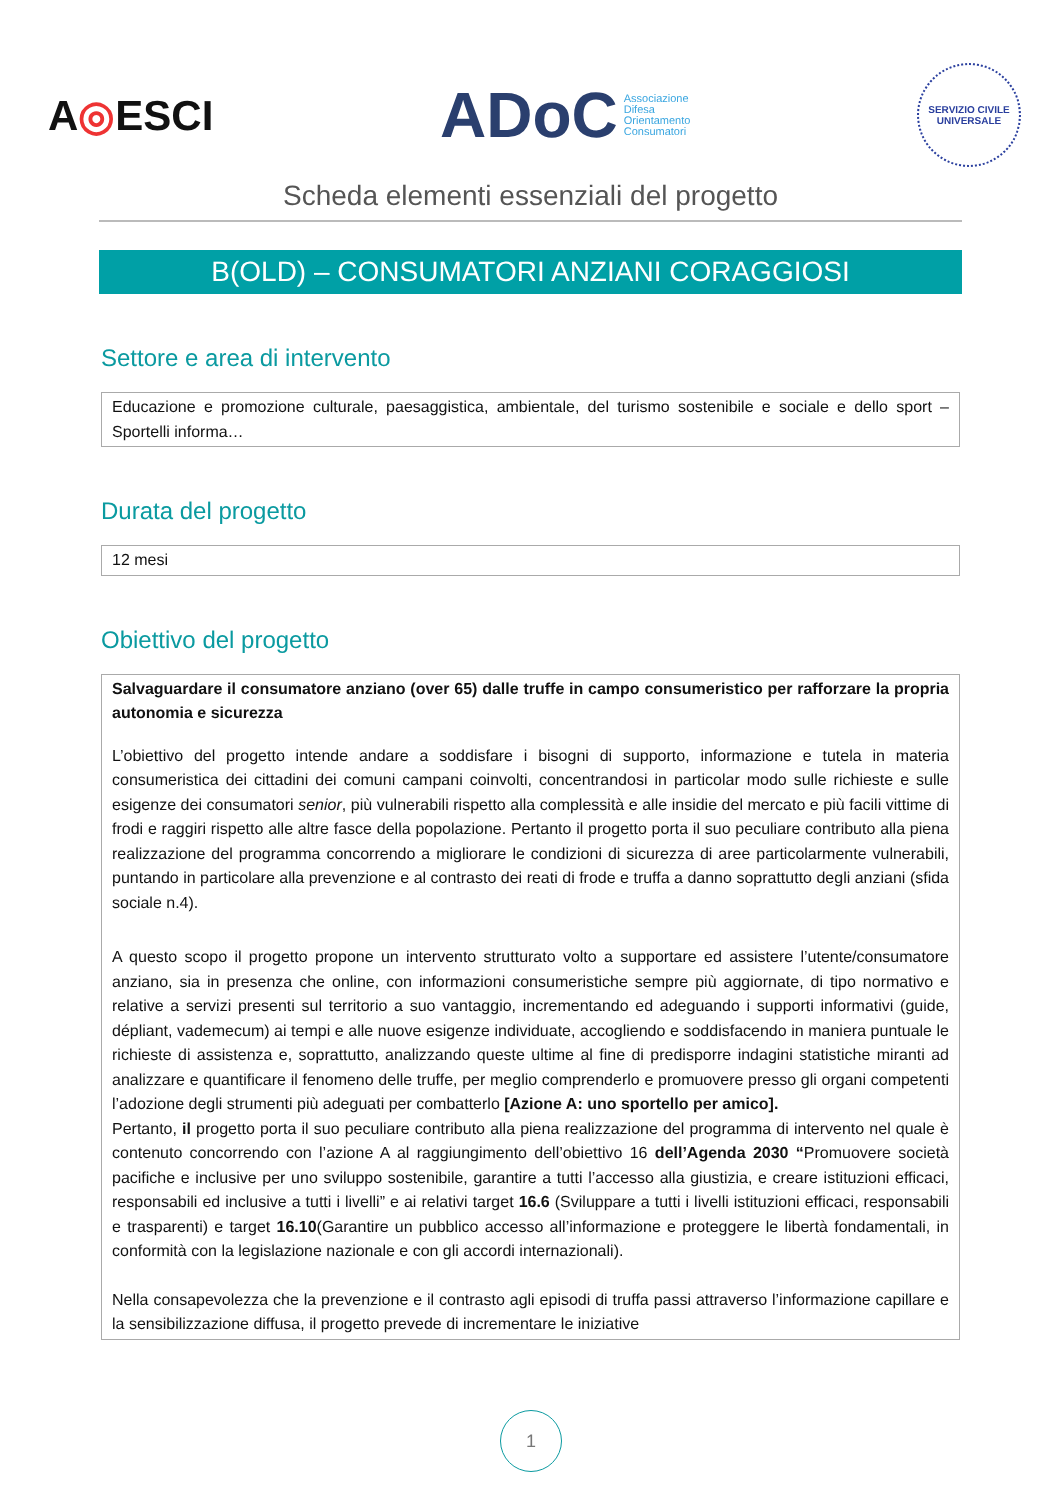A◎ESCI
ADoC Associazione
Difesa
Orientamento
Consumatori
SERVIZIO CIVILE UNIVERSALE
Scheda elementi essenziali del progetto
B(OLD) – CONSUMATORI ANZIANI CORAGGIOSI
Settore e area di intervento
Educazione e promozione culturale, paesaggistica, ambientale, del turismo sostenibile e sociale e dello sport – Sportelli informa…
Durata del progetto
12 mesi
Obiettivo del progetto
Salvaguardare il consumatore anziano (over 65) dalle truffe in campo consumeristico per rafforzare la propria autonomia e sicurezza
L’obiettivo del progetto intende andare a soddisfare i bisogni di supporto, informazione e tutela in materia consumeristica dei cittadini dei comuni campani coinvolti, concentrandosi in particolar modo sulle richieste e sulle esigenze dei consumatori senior, più vulnerabili rispetto alla complessità e alle insidie del mercato e più facili vittime di frodi e raggiri rispetto alle altre fasce della popolazione. Pertanto il progetto porta il suo peculiare contributo alla piena realizzazione del programma concorrendo a migliorare le condizioni di sicurezza di aree particolarmente vulnerabili, puntando in particolare alla prevenzione e al contrasto dei reati di frode e truffa a danno soprattutto degli anziani (sfida sociale n.4).
A questo scopo il progetto propone un intervento strutturato volto a supportare ed assistere l’utente/consumatore anziano, sia in presenza che online, con informazioni consumeristiche sempre più aggiornate, di tipo normativo e relative a servizi presenti sul territorio a suo vantaggio, incrementando ed adeguando i supporti informativi (guide, dépliant, vademecum) ai tempi e alle nuove esigenze individuate, accogliendo e soddisfacendo in maniera puntuale le richieste di assistenza e, soprattutto, analizzando queste ultime al fine di predisporre indagini statistiche miranti ad analizzare e quantificare il fenomeno delle truffe, per meglio comprenderlo e promuovere presso gli organi competenti l’adozione degli strumenti più adeguati per combatterlo [Azione A: uno sportello per amico].
Pertanto, il progetto porta il suo peculiare contributo alla piena realizzazione del programma di intervento nel quale è contenuto concorrendo con l’azione A al raggiungimento dell’obiettivo 16 dell’Agenda 2030 “Promuovere società pacifiche e inclusive per uno sviluppo sostenibile, garantire a tutti l’accesso alla giustizia, e creare istituzioni efficaci, responsabili ed inclusive a tutti i livelli” e ai relativi target 16.6 (Sviluppare a tutti i livelli istituzioni efficaci, responsabili e trasparenti) e target 16.10(Garantire un pubblico accesso all’informazione e proteggere le libertà fondamentali, in conformità con la legislazione nazionale e con gli accordi internazionali).
Nella consapevolezza che la prevenzione e il contrasto agli episodi di truffa passi attraverso l’informazione capillare e la sensibilizzazione diffusa, il progetto prevede di incrementare le iniziative
1